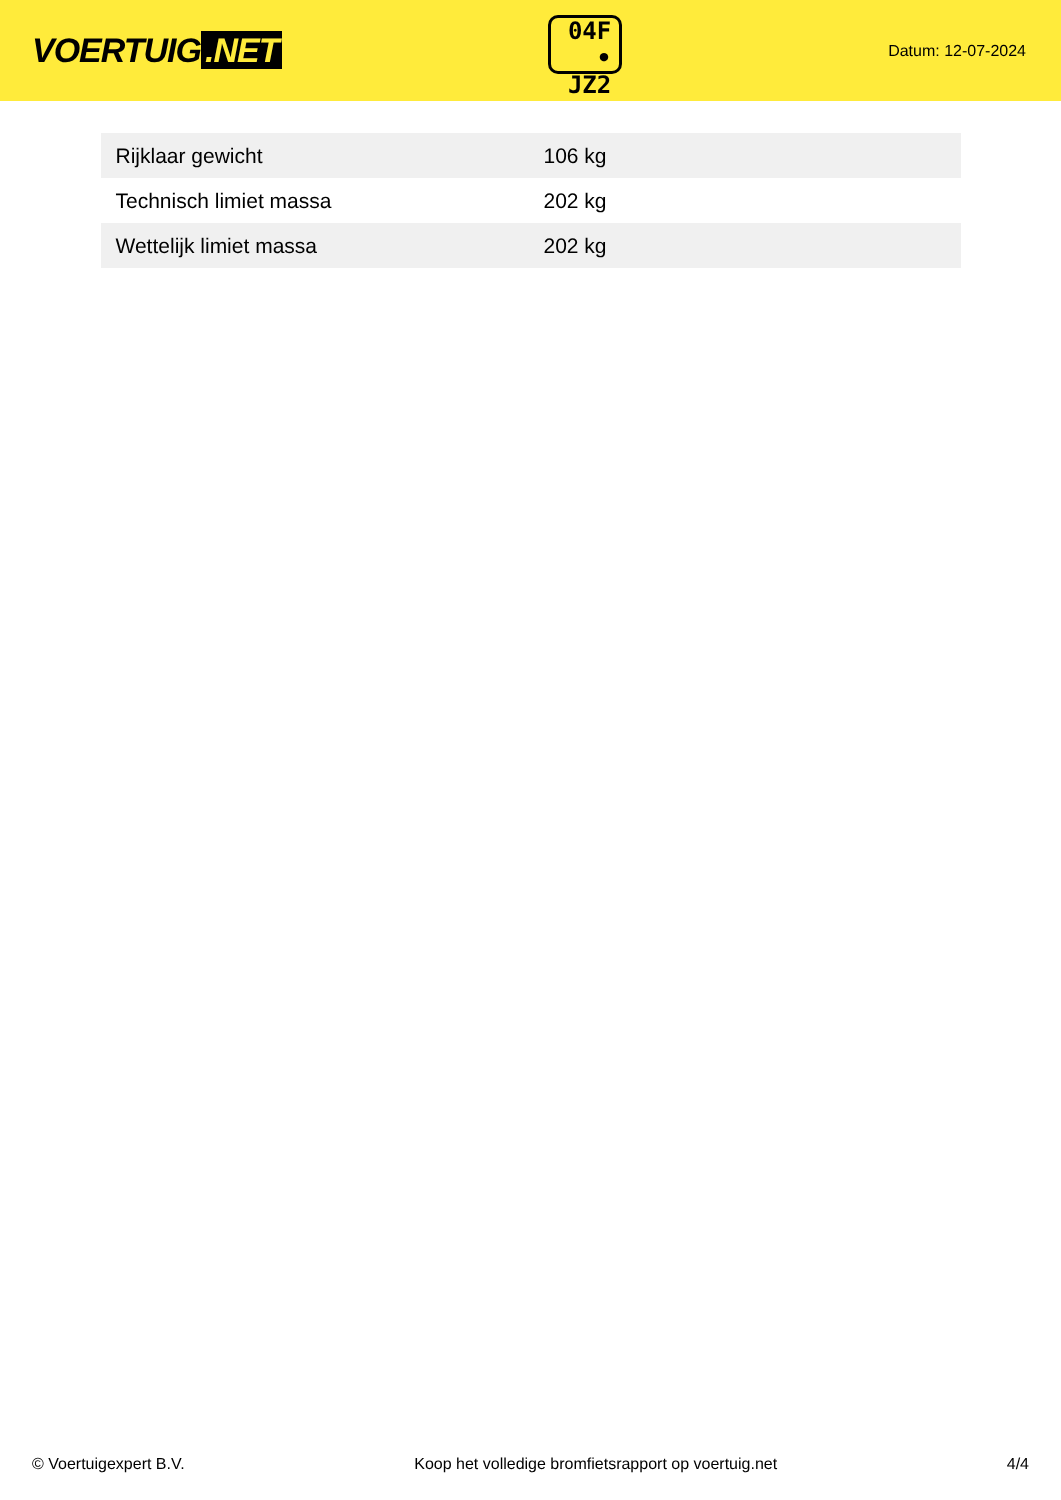VOERTUIG.NET
04F
• JZ2
Datum: 12-07-2024
| Rijklaar gewicht | 106 kg |
| Technisch limiet massa | 202 kg |
| Wettelijk limiet massa | 202 kg |
© Voertuigexpert B.V. Koop het volledige bromfietsrapport op voertuig.net 4/4